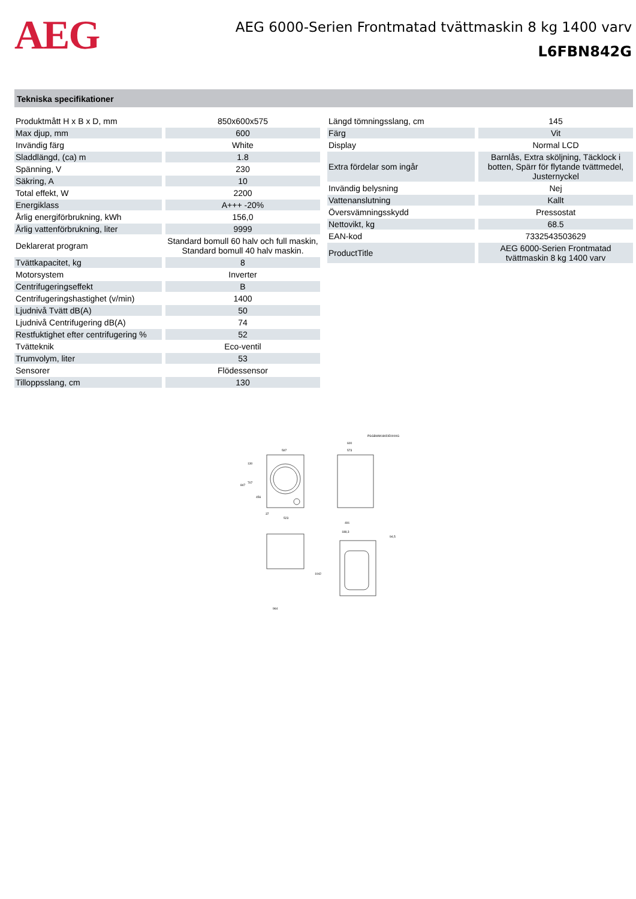AEG
AEG 6000-Serien Frontmatad tvättmaskin 8 kg 1400 varv
L6FBN842G
Tekniska specifikationer
| Produktmått H x B x D, mm | 850x600x575 |
| Max djup, mm | 600 |
| Invändig färg | White |
| Sladdlängd, (ca) m | 1.8 |
| Spänning, V | 230 |
| Säkring, A | 10 |
| Total effekt, W | 2200 |
| Energiklass | A+++ -20% |
| Årlig energiförbrukning, kWh | 156,0 |
| Årlig vattenförbrukning, liter | 9999 |
| Deklarerat program | Standard bomull 60 halv och full maskin, Standard bomull 40 halv maskin. |
| Tvättkapacitet, kg | 8 |
| Motorsystem | Inverter |
| Centrifugeringseffekt | B |
| Centrifugeringshastighet (v/min) | 1400 |
| Ljudnivå Tvätt dB(A) | 50 |
| Ljudnivå Centrifugering dB(A) | 74 |
| Restfuktighet efter centrifugering % | 52 |
| Tvätteknik | Eco-ventil |
| Trumvolym, liter | 53 |
| Sensorer | Flödessensor |
| Tilloppsslang, cm | 130 |
| Längd tömningsslang, cm | 145 |
| Färg | Vit |
| Display | Normal LCD |
| Extra fördelar som ingår | Barnlås, Extra sköljning, Täcklock i botten, Spärr för flytande tvättmedel, Justernyckel |
| Invändig belysning | Nej |
| Vattenanslutning | Kallt |
| Översvämningsskydd | Pressostat |
| Nettovikt, kg | 68.5 |
| EAN-kod | 7332543503629 |
| ProductTitle | AEG 6000-Serien Frontmatad tvättmaskin 8 kg 1400 varv |
PSGBWM180DE0000G
597
600
573
847
130
707
456
37
523
491
1042
964
188,3
94,5